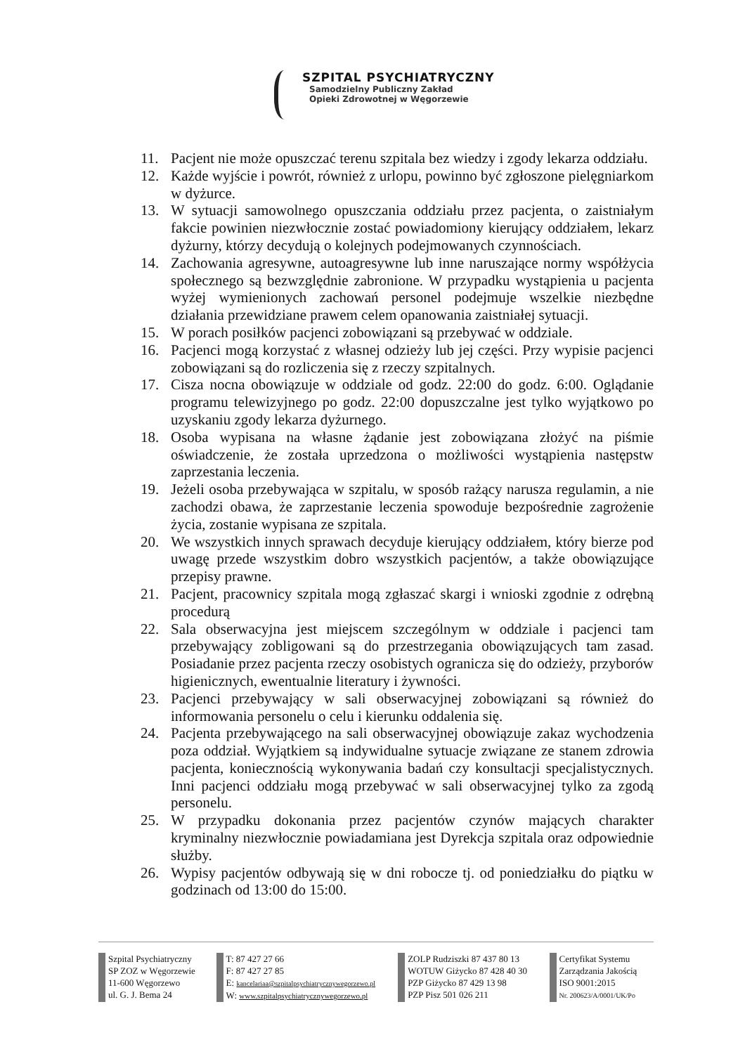SZPITAL PSYCHIATRYCZNY
Samodzielny Publiczny Zakład
Opieki Zdrowotnej w Węgorzewie
11. Pacjent nie może opuszczać terenu szpitala bez wiedzy i zgody lekarza oddziału.
12. Każde wyjście i powrót, również z urlopu, powinno być zgłoszone pielęgniarkom w dyżurce.
13. W sytuacji samowolnego opuszczania oddziału przez pacjenta, o zaistniałym fakcie powinien niezwłocznie zostać powiadomiony kierujący oddziałem, lekarz dyżurny, którzy decydują o kolejnych podejmowanych czynnościach.
14. Zachowania agresywne, autoagresywne lub inne naruszające normy współżycia społecznego są bezwzględnie zabronione. W przypadku wystąpienia u pacjenta wyżej wymienionych zachowań personel podejmuje wszelkie niezbędne działania przewidziane prawem celem opanowania zaistniałej sytuacji.
15. W porach posiłków pacjenci zobowiązani są przebywać w oddziale.
16. Pacjenci mogą korzystać z własnej odzieży lub jej części. Przy wypisie pacjenci zobowiązani są do rozliczenia się z rzeczy szpitalnych.
17. Cisza nocna obowiązuje w oddziale od godz. 22:00 do godz. 6:00. Oglądanie programu telewizyjnego po godz. 22:00 dopuszczalne jest tylko wyjątkowo po uzyskaniu zgody lekarza dyżurnego.
18. Osoba wypisana na własne żądanie jest zobowiązana złożyć na piśmie oświadczenie, że została uprzedzona o możliwości wystąpienia następstw zaprzestania leczenia.
19. Jeżeli osoba przebywająca w szpitalu, w sposób rażący narusza regulamin, a nie zachodzi obawa, że zaprzestanie leczenia spowoduje bezpośrednie zagrożenie życia, zostanie wypisana ze szpitala.
20. We wszystkich innych sprawach decyduje kierujący oddziałem, który bierze pod uwagę przede wszystkim dobro wszystkich pacjentów, a także obowiązujące przepisy prawne.
21. Pacjent, pracownicy szpitala mogą zgłaszać skargi i wnioski zgodnie z odrębną procedurą
22. Sala obserwacyjna jest miejscem szczególnym w oddziale i pacjenci tam przebywający zobligowani są do przestrzegania obowiązujących tam zasad. Posiadanie przez pacjenta rzeczy osobistych ogranicza się do odzieży, przyborów higienicznych, ewentualnie literatury i żywności.
23. Pacjenci przebywający w sali obserwacyjnej zobowiązani są również do informowania personelu o celu i kierunku oddalenia się.
24. Pacjenta przebywającego na sali obserwacyjnej obowiązuje zakaz wychodzenia poza oddział. Wyjątkiem są indywidualne sytuacje związane ze stanem zdrowia pacjenta, koniecznością wykonywania badań czy konsultacji specjalistycznych. Inni pacjenci oddziału mogą przebywać w sali obserwacyjnej tylko za zgodą personelu.
25. W przypadku dokonania przez pacjentów czynów mających charakter kryminalny niezwłocznie powiadamiana jest Dyrekcja szpitala oraz odpowiednie służby.
26. Wypisy pacjentów odbywają się w dni robocze tj. od poniedziałku do piątku w godzinach od 13:00 do 15:00.
Szpital Psychiatryczny
SP ZOZ w Węgorzewie
11-600 Węgorzewo
ul. G. J. Bema 24
T: 87 427 27 66
F: 87 427 27 85
E: kancelariaa@szpitalpsychiatrycznywegorzewo.pl
W: www.szpitalpsychiatrycznywegorzewo.pl
ZOLP Rudziszki 87 437 80 13
WOTUW Giżycko 87 428 40 30
PZP Giżycko 87 429 13 98
PZP Pisz 501 026 211
Certyfikat Systemu
Zarządzania Jakością
ISO 9001:2015
Nr. 200623/A/0001/UK/Po